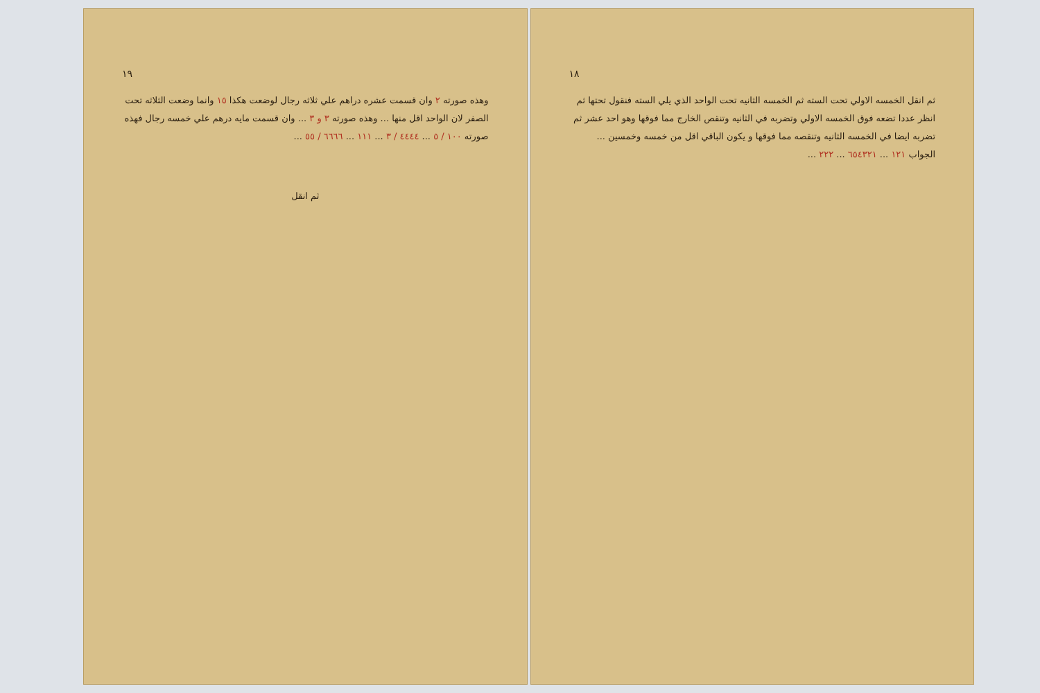١٨
ثم انقل الخمسه الاولي تحت السته ثم الخمسه الثانيه تحت الواحد الذي يلي السته فنقول تحتها ثم انظر عددا تضعه فوق الخمسه الاولي وتضربه في الثانيه وتنقص الخارج مما فوقها وهو احد عشر ثم تضربه ايضا في الخمسه الثانيه وتنقصه مما فوقها و يكون الباقي اقل من خمسه وخمسين ... الجواب ١٢١ ... ٦٥٤٣٢١ ... ٢٢٢ ...
١٩
وهذه صورته ٢ وان قسمت عشره دراهم علي ثلاثه رجال لوضعت هكذا ١٥ وانما وضعت الثلاثه تحت الصفر لان الواحد اقل منها ... وهذه صورته ٣ و ٣ ... وان قسمت مايه درهم علي خمسه رجال فهذه صورته ١٠٠ / ٥ ... ٤٤٤٤ / ٣ ... ١١١ ... ٦٦٦٦ / ٥٥ ...
ثم انقل